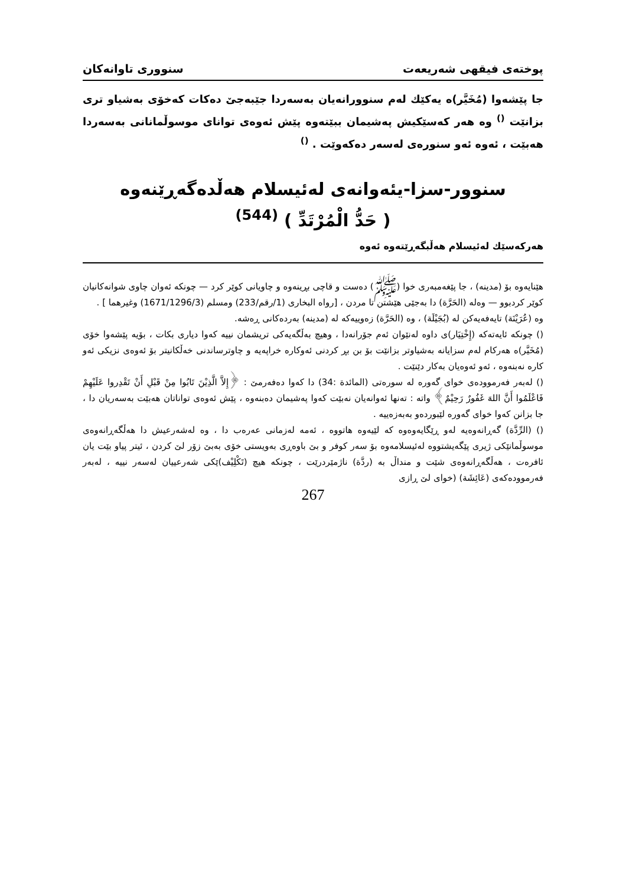پوختەی فیقهی شەریعەت سنووری تاوانەکان
جا پێشەوا (مُخَیَّر)ە یەکێك لەم سنوورانەیان بەسەردا جێبەجێ دەکات کەخۆی بەشیاو تری بزانێت <sup>()</sup> وە هەر کەسێکیش پەشیمان ببێتەوە پێش ئەوەی توانای موسوڵمانانی بەسەردا هەبێت ، ئەوە ئەو سنورەی لەسەر دەکەوێت . <sup>()</sup>
سنوور-سزا-یئەوانەی لەئیسلام هەڵدەگەڕێنەوە
( حَدُّ الْمُرْتَدِّ ) <sup>(544)</sup>
هەرکەسێك لەئیسلام هەڵبگەڕێتەوە ئەوە
هێنایەوە بۆ (مدینە) ، جا پێغەمبەری خوا (ﷺ) دەست و قاچی بڕینەوە و چاویانی کوێر کرد — چونکە ئەوان چاوی شوانەکانیان کوێر کردبوو — وەلە (الحَرَّة) دا بەجێی هێشتن تا مردن ، [رواه البخاری (1/رقم/233) ومسلم (1671/1296/3) وغيرهما ] .
وە (عُرَيْنَة) تایەفەیەکن لە (بُجَيْلَة) ، وە (الحَرَّة) زەوییەکە لە (مدینە) بەردەکانی ڕەشە.
() چونکە ئایەتەکە (إِخْتِيَار)ی داوە لەنێوان ئەم جۆرانەدا ، وهیچ بەڵگەیەکی تریشمان نییە کەوا دیاری بکات ، بۆیە پێشەوا خۆی (مُخَيَّر)ە هەرکام لەم سزایانە بەشیاوتر بزانێت بۆ بن بڕ کردنی ئەوکارە خراپەیە و چاوترساندنی خەڵکانیتر بۆ ئەوەی نزیکی ئەو کارە نەبنەوە ، ئەو ئەوەیان بەکار دێنێت .
() لەبەر فەرموودەی خوای گەورە لە سورەتی (المائدة :34) دا کەوا دەفەرمێ : ﴿إِلاَّ الَّذِيْنَ تَابُوا مِنْ قَبْلِ أَنْ تَقْدِروا عَلَيْهِمْ فَاعْلَمُوا أَنَّ اللهَ غَفُورٌ رَحِيْمٌ﴾ واتە : تەنها ئەوانەیان نەبێت کەوا پەشیمان دەبنەوە ، پێش ئەوەی تواناتان هەبێت بەسەریان دا ، جا بزانن کەوا خوای گەورە لێبوردەو بەبەزەییە .
() (الرِّدَّة) گەڕانەوەیە لەو ڕێگایەوەوە کە لێیەوە هاتووە ، ئەمە لەزمانی عەرەب دا ، وە لەشەرعیش دا هەڵگەڕانەوەی موسوڵمانێکی ژیری پێگەیشتووە لەئیسلامەوە بۆ سەر کوفر و بێ باوەڕی بەویستی خۆی بەبێ زۆر لێ کردن ، ئیتر پیاو بێت یان ئافرەت ، هەڵگەڕانەوەی شێت و منداڵ بە (ردَّة) ناژمێردرێت ، چونکە هیچ (تَكْلِيْف)ێکی شەرعییان لەسەر نییە ، لەبەر فەرموودەکەی (عَائِشَة) (خوای لێ ڕازی
267